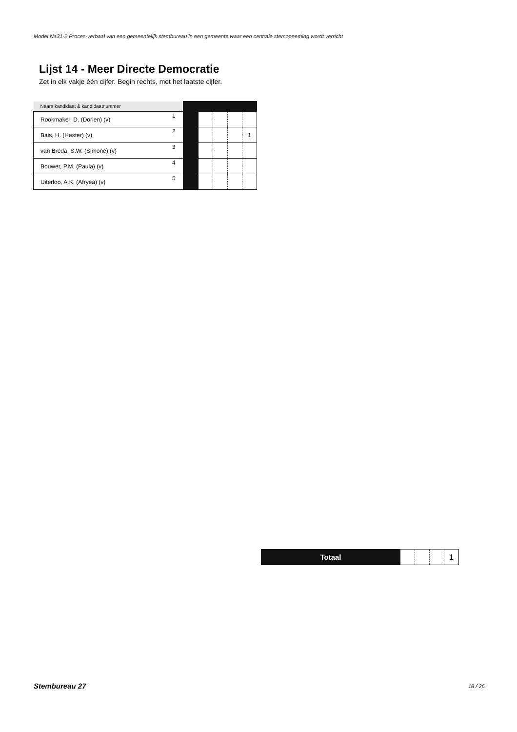Model Na31-2 Proces-verbaal van een gemeentelijk stembureau in een gemeente waar een centrale stemopneming wordt verricht
Lijst 14 - Meer Directe Democratie
Zet in elk vakje één cijfer. Begin rechts, met het laatste cijfer.
| Naam kandidaat & kandidaatnummer | | | | | | |
| --- | --- | --- | --- | --- | --- | --- |
| Rookmaker, D. (Dorien) (v) | 1 | | | | | |
| Bais, H. (Hester) (v) | 2 | | | | | 1 |
| van Breda, S.W. (Simone) (v) | 3 | | | | | |
| Bouwer, P.M. (Paula) (v) | 4 | | | | | |
| Uiterloo, A.K. (Afryea) (v) | 5 | | | | | |
| Totaal | | | | 1 |
Stembureau 27 18 / 26